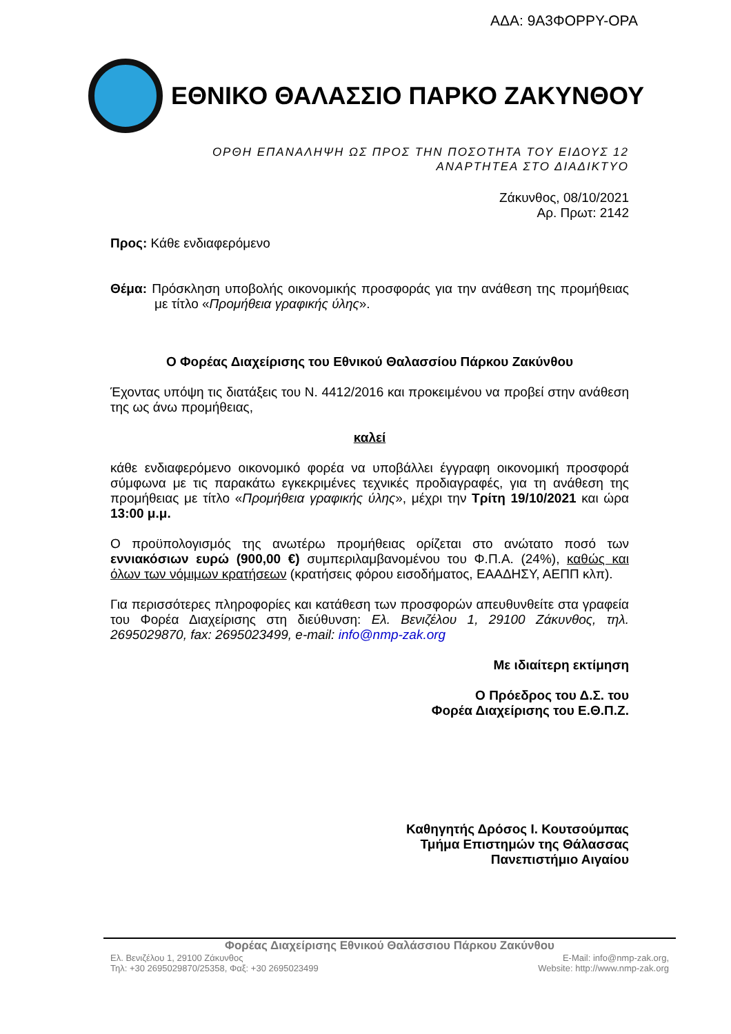ΑΔΑ: 9Α3ΦΟΡΡΥ-ΟΡΑ
ΕΘΝΙΚΟ ΘΑΛΑΣΣΙΟ ΠΑΡΚΟ ΖΑΚΥΝΘΟΥ
ΟΡΘΗ ΕΠΑΝΑΛΗΨΗ ΩΣ ΠΡΟΣ ΤΗΝ ΠΟΣΟΤΗΤΑ ΤΟΥ ΕΙΔΟΥΣ 12
ΑΝΑΡΤΗΤΕΑ ΣΤΟ ΔΙΑΔΙΚΤΥΟ
Ζάκυνθος, 08/10/2021
Αρ. Πρωτ: 2142
Προς: Κάθε ενδιαφερόμενο
Θέμα: Πρόσκληση υποβολής οικονομικής προσφοράς για την ανάθεση της προμήθειας με τίτλο «Προμήθεια γραφικής ύλης».
Ο Φορέας Διαχείρισης του Εθνικού Θαλασσίου Πάρκου Ζακύνθου
Έχοντας υπόψη τις διατάξεις του Ν. 4412/2016 και προκειμένου να προβεί στην ανάθεση της ως άνω προμήθειας,
καλεί
κάθε ενδιαφερόμενο οικονομικό φορέα να υποβάλλει έγγραφη οικονομική προσφορά σύμφωνα με τις παρακάτω εγκεκριμένες τεχνικές προδιαγραφές, για τη ανάθεση της προμήθειας με τίτλο «Προμήθεια γραφικής ύλης», μέχρι την Τρίτη 19/10/2021 και ώρα 13:00 μ.μ.
Ο προϋπολογισμός της ανωτέρω προμήθειας ορίζεται στο ανώτατο ποσό των εννιακόσιων ευρώ (900,00 €) συμπεριλαμβανομένου του Φ.Π.Α. (24%), καθώς και όλων των νόμιμων κρατήσεων (κρατήσεις φόρου εισοδήματος, ΕΑΑΔΗΣΥ, ΑΕΠΠ κλπ).
Για περισσότερες πληροφορίες και κατάθεση των προσφορών απευθυνθείτε στα γραφεία του Φορέα Διαχείρισης στη διεύθυνση: Ελ. Βενιζέλου 1, 29100 Ζάκυνθος, τηλ. 2695029870, fax: 2695023499, e-mail: info@nmp-zak.org
Με ιδιαίτερη εκτίμηση
Ο Πρόεδρος του Δ.Σ. του
Φορέα Διαχείρισης του Ε.Θ.Π.Ζ.
Καθηγητής Δρόσος Ι. Κουτσούμπας
Τμήμα Επιστημών της Θάλασσας
Πανεπιστήμιο Αιγαίου
Φορέας Διαχείρισης Εθνικού Θαλάσσιου Πάρκου Ζακύνθου
Ελ. Βενιζέλου 1, 29100 Ζάκυνθος
Τηλ: +30 2695029870/25358, Φαξ: +30 2695023499
E-Mail: info@nmp-zak.org,
Website: http://www.nmp-zak.org